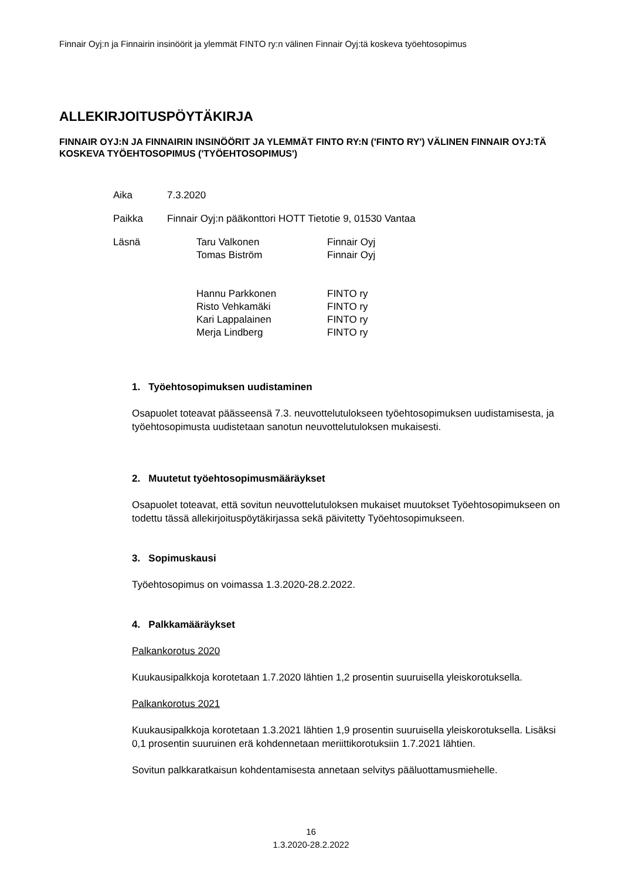Finnair Oyj:n ja Finnairin insinöörit ja ylemmät FINTO ry:n välinen Finnair Oyj:tä koskeva työehtosopimus
ALLEKIRJOITUSPÖYTÄKIRJA
FINNAIR OYJ:N JA FINNAIRIN INSINÖÖRIT JA YLEMMÄT FINTO RY:N ('FINTO RY') VÄLINEN FINNAIR OYJ:TÄ KOSKEVA TYÖEHTOSOPIMUS ('TYÖEHTOSOPIMUS')
| Aika | 7.3.2020 | |
| Paikka | Finnair Oyj:n pääkonttori HOTT Tietotie 9, 01530 Vantaa | |
| Läsnä | Taru Valkonen Tomas Biström Hannu Parkkonen Risto Vehkamäki Kari Lappalainen Merja Lindberg | Finnair Oyj Finnair Oyj FINTO ry FINTO ry FINTO ry FINTO ry |
1. Työehtosopimuksen uudistaminen
Osapuolet toteavat päässeensä 7.3. neuvottelutulokseen työehtosopimuksen uudistamisesta, ja työehtosopimusta uudistetaan sanotun neuvottelutuloksen mukaisesti.
2. Muutetut työehtosopimusmääräykset
Osapuolet toteavat, että sovitun neuvottelutuloksen mukaiset muutokset Työehtosopimukseen on todettu tässä allekirjoituspöytäkirjassa sekä päivitetty Työehtosopimukseen.
3. Sopimuskausi
Työehtosopimus on voimassa 1.3.2020-28.2.2022.
4. Palkkamääräykset
Palkankorotus 2020
Kuukausipalkkoja korotetaan 1.7.2020 lähtien 1,2 prosentin suuruisella yleiskorotuksella.
Palkankorotus 2021
Kuukausipalkkoja korotetaan 1.3.2021 lähtien 1,9 prosentin suuruisella yleiskorotuksella. Lisäksi 0,1 prosentin suuruinen erä kohdennetaan meriittikorotuksiin 1.7.2021 lähtien.
Sovitun palkkaratkaisun kohdentamisesta annetaan selvitys pääluottamusmiehelle.
16
1.3.2020-28.2.2022